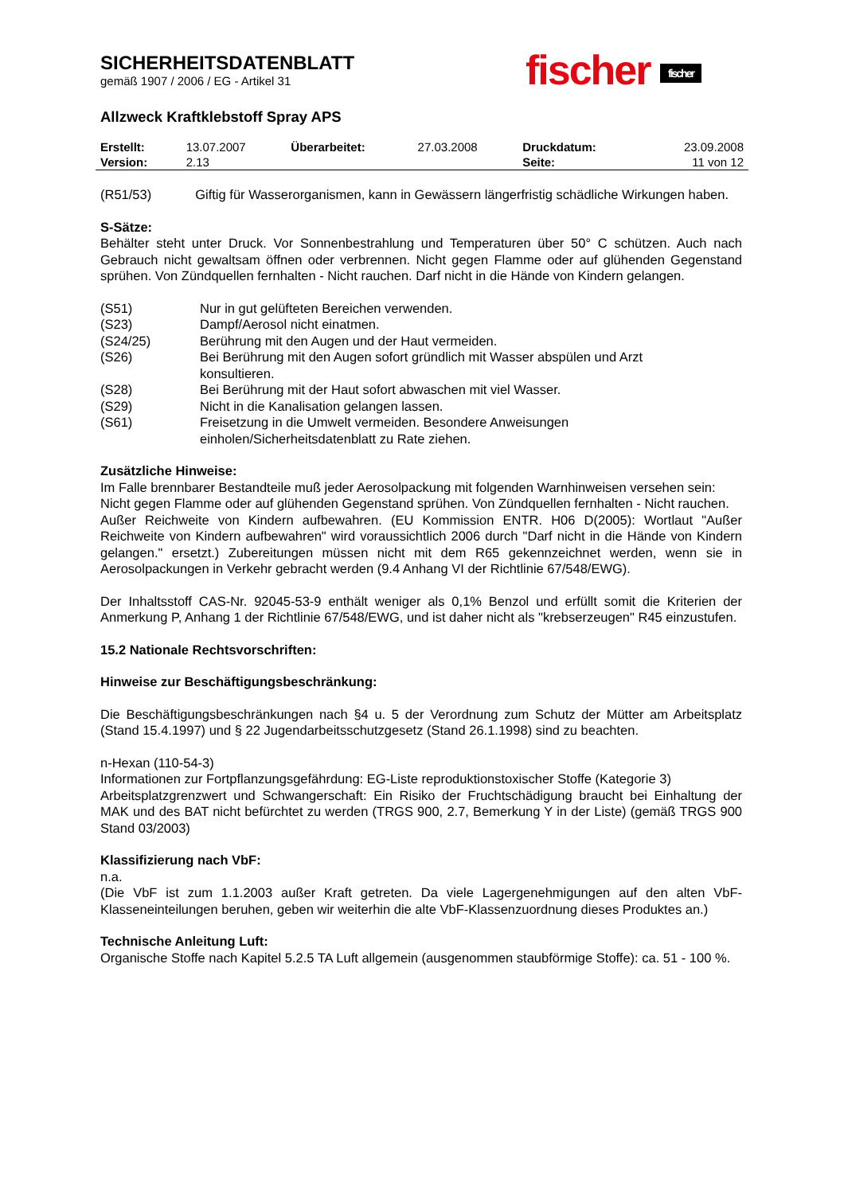fischer fischer
SICHERHEITSDATENBLATT
gemäß 1907 / 2006 / EG - Artikel 31
Allzweck Kraftklebstoff Spray APS
| Erstellt: | 13.07.2007 | Überarbeitet: | 27.03.2008 | Druckdatum: | 23.09.2008 |
| Version: | 2.13 | | | Seite: | 11 von 12 |
(R51/53) Giftig für Wasserorganismen, kann in Gewässern längerfristig schädliche Wirkungen haben.
S-Sätze:
Behälter steht unter Druck. Vor Sonnenbestrahlung und Temperaturen über 50° C schützen. Auch nach Gebrauch nicht gewaltsam öffnen oder verbrennen. Nicht gegen Flamme oder auf glühenden Gegenstand sprühen. Von Zündquellen fernhalten - Nicht rauchen. Darf nicht in die Hände von Kindern gelangen.
| (S51) | Nur in gut gelüfteten Bereichen verwenden. |
| (S23) | Dampf/Aerosol nicht einatmen. |
| (S24/25) | Berührung mit den Augen und der Haut vermeiden. |
| (S26) | Bei Berührung mit den Augen sofort gründlich mit Wasser abspülen und Arzt konsultieren. |
| (S28) | Bei Berührung mit der Haut sofort abwaschen mit viel Wasser. |
| (S29) | Nicht in die Kanalisation gelangen lassen. |
| (S61) | Freisetzung in die Umwelt vermeiden. Besondere Anweisungen einholen/Sicherheitsdatenblatt zu Rate ziehen. |
Zusätzliche Hinweise:
Im Falle brennbarer Bestandteile muß jeder Aerosolpackung mit folgenden Warnhinweisen versehen sein:
Nicht gegen Flamme oder auf glühenden Gegenstand sprühen. Von Zündquellen fernhalten - Nicht rauchen.
Außer Reichweite von Kindern aufbewahren. (EU Kommission ENTR. H06 D(2005): Wortlaut "Außer Reichweite von Kindern aufbewahren" wird voraussichtlich 2006 durch "Darf nicht in die Hände von Kindern gelangen." ersetzt.) Zubereitungen müssen nicht mit dem R65 gekennzeichnet werden, wenn sie in Aerosolpackungen in Verkehr gebracht werden (9.4 Anhang VI der Richtlinie 67/548/EWG).
Der Inhaltsstoff CAS-Nr. 92045-53-9 enthält weniger als 0,1% Benzol und erfüllt somit die Kriterien der Anmerkung P, Anhang 1 der Richtlinie 67/548/EWG, und ist daher nicht als "krebserzeugen" R45 einzustufen.
15.2 Nationale Rechtsvorschriften:
Hinweise zur Beschäftigungsbeschränkung:
Die Beschäftigungsbeschränkungen nach §4 u. 5 der Verordnung zum Schutz der Mütter am Arbeitsplatz (Stand 15.4.1997) und § 22 Jugendarbeitsschutzgesetz (Stand 26.1.1998) sind zu beachten.
n-Hexan (110-54-3)
Informationen zur Fortpflanzungsgefährdung: EG-Liste reproduktionstoxischer Stoffe (Kategorie 3)
Arbeitsplatzgrenzwert und Schwangerschaft: Ein Risiko der Fruchtschädigung braucht bei Einhaltung der MAK und des BAT nicht befürchtet zu werden (TRGS 900, 2.7, Bemerkung Y in der Liste) (gemäß TRGS 900 Stand 03/2003)
Klassifizierung nach VbF:
n.a.
(Die VbF ist zum 1.1.2003 außer Kraft getreten. Da viele Lagergenehmigungen auf den alten VbF-Klasseneinteilungen beruhen, geben wir weiterhin die alte VbF-Klassenzuordnung dieses Produktes an.)
Technische Anleitung Luft:
Organische Stoffe nach Kapitel 5.2.5 TA Luft allgemein (ausgenommen staubförmige Stoffe): ca. 51 - 100 %.